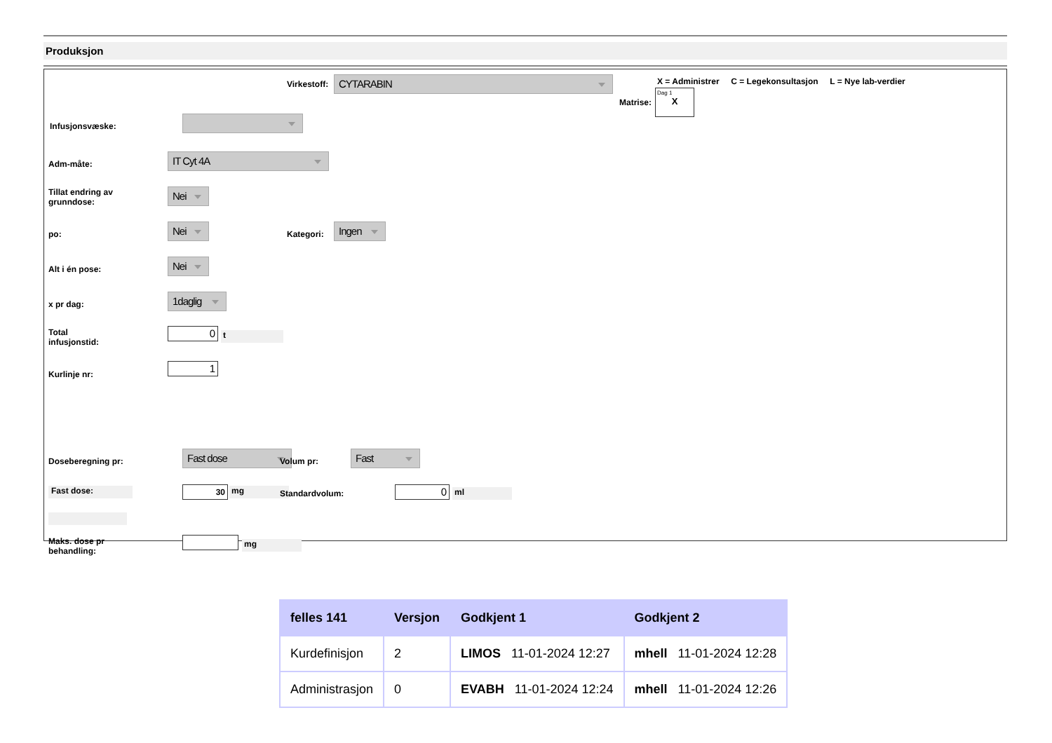Produksjon
Virkestoff: CYTARABIN
X = Administrer C = Legekonsultasjon L = Nye lab-verdier
Matrise:
Dag 1
X
Infusjonsvæske:
Adm-måte:
IT Cyt 4A
Tillat endring av
grunndose:
Nei
po:
Nei
Kategori:
Ingen
Alt i én pose:
Nei
x pr dag:
1daglig
Total
infusjonstid:
0 t
Kurlinje nr:
1
Doseberegning pr:
Fast dose
Volum pr:
Fast
Fast dose: 30 mg Standardvolum: 0 ml
Maks. dose pr
behandling:
mg
| felles 141 | Versjon | Godkjent 1 | Godkjent 2 |
| --- | --- | --- | --- |
| Kurdefinisjon | 2 | LIMOS 11-01-2024 12:27 | mhell 11-01-2024 12:28 |
| Administrasjon | 0 | EVABH 11-01-2024 12:24 | mhell 11-01-2024 12:26 |